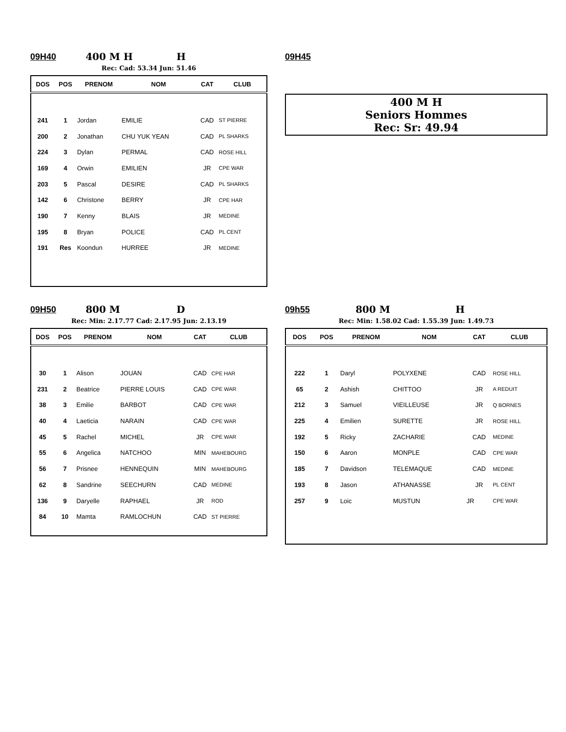09H40 400 M H H
Rec: Cad: 53.34 Jun: 51.46
| DOS | POS | PRENOM | NOM | CAT | CLUB |
| --- | --- | --- | --- | --- | --- |
| 241 | 1 | Jordan | EMILIE | CAD | ST PIERRE |
| 200 | 2 | Jonathan | CHU YUK YEAN | CAD | PL SHARKS |
| 224 | 3 | Dylan | PERMAL | CAD | ROSE HILL |
| 169 | 4 | Orwin | EMILIEN | JR | CPE WAR |
| 203 | 5 | Pascal | DESIRE | CAD | PL SHARKS |
| 142 | 6 | Christone | BERRY | JR | CPE HAR |
| 190 | 7 | Kenny | BLAIS | JR | MEDINE |
| 195 | 8 | Bryan | POLICE | CAD | PL CENT |
| 191 | Res | Koondun | HURREE | JR | MEDINE |
09H45
400 M H
Seniors Hommes
Rec: Sr: 49.94
09H50 800 M D
Rec: Min: 2.17.77 Cad: 2.17.95 Jun: 2.13.19
| DOS | POS | PRENOM | NOM | CAT | CLUB |
| --- | --- | --- | --- | --- | --- |
| 30 | 1 | Alison | JOUAN | CAD | CPE HAR |
| 231 | 2 | Beatrice | PIERRE LOUIS | CAD | CPE WAR |
| 38 | 3 | Emilie | BARBOT | CAD | CPE WAR |
| 40 | 4 | Laeticia | NARAIN | CAD | CPE WAR |
| 45 | 5 | Rachel | MICHEL | JR | CPE WAR |
| 55 | 6 | Angelica | NATCHOO | MIN | MAHEBOURG |
| 56 | 7 | Prisnee | HENNEQUIN | MIN | MAHEBOURG |
| 62 | 8 | Sandrine | SEECHURN | CAD | MEDINE |
| 136 | 9 | Daryelle | RAPHAEL | JR | ROD |
| 84 | 10 | Mamta | RAMLOCHUN | CAD | ST PIERRE |
09h55 800 M H
Rec: Min: 1.58.02 Cad: 1.55.39 Jun: 1.49.73
| DOS | POS | PRENOM | NOM | CAT | CLUB |
| --- | --- | --- | --- | --- | --- |
| 222 | 1 | Daryl | POLYXENE | CAD | ROSE HILL |
| 65 | 2 | Ashish | CHITTOO | JR | A REDUIT |
| 212 | 3 | Samuel | VIEILLEUSE | JR | Q BORNES |
| 225 | 4 | Emilien | SURETTE | JR | ROSE HILL |
| 192 | 5 | Ricky | ZACHARIE | CAD | MEDINE |
| 150 | 6 | Aaron | MONPLE | CAD | CPE WAR |
| 185 | 7 | Davidson | TELEMAQUE | CAD | MEDINE |
| 193 | 8 | Jason | ATHANASSE | JR | PL CENT |
| 257 | 9 | Loic | MUSTUN | JR | CPE WAR |